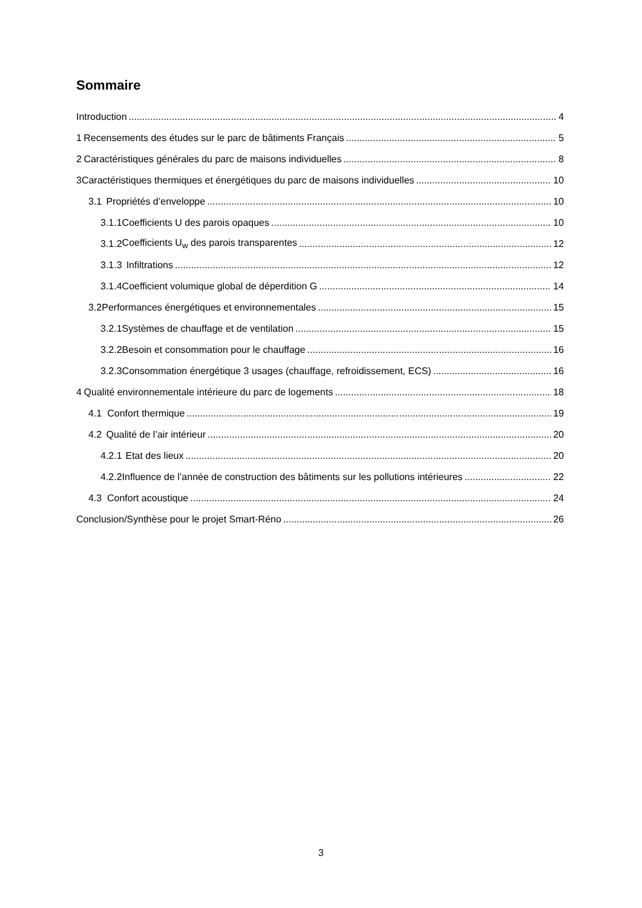Sommaire
Introduction 4
1 Recensements des études sur le parc de bâtiments Français 5
2 Caractéristiques générales du parc de maisons individuelles 8
3 Caractéristiques thermiques et énergétiques du parc de maisons individuelles 10
3.1 Propriétés d’enveloppe 10
3.1.1 Coefficients U des parois opaques 10
3.1.2 Coefficients U<sub>w</sub> des parois transparentes 12
3.1.3 Infiltrations 12
3.1.4 Coefficient volumique global de déperdition G 14
3.2 Performances énergétiques et environnementales 15
3.2.1 Systèmes de chauffage et de ventilation 15
3.2.2 Besoin et consommation pour le chauffage 16
3.2.3 Consommation énergétique 3 usages (chauffage, refroidissement, ECS) 16
4 Qualité environnementale intérieure du parc de logements 18
4.1 Confort thermique 19
4.2 Qualité de l’air intérieur 20
4.2.1 Etat des lieux 20
4.2.2 Influence de l’année de construction des bâtiments sur les pollutions intérieures 22
4.3 Confort acoustique 24
Conclusion/Synthèse pour le projet Smart-Réno 26
3